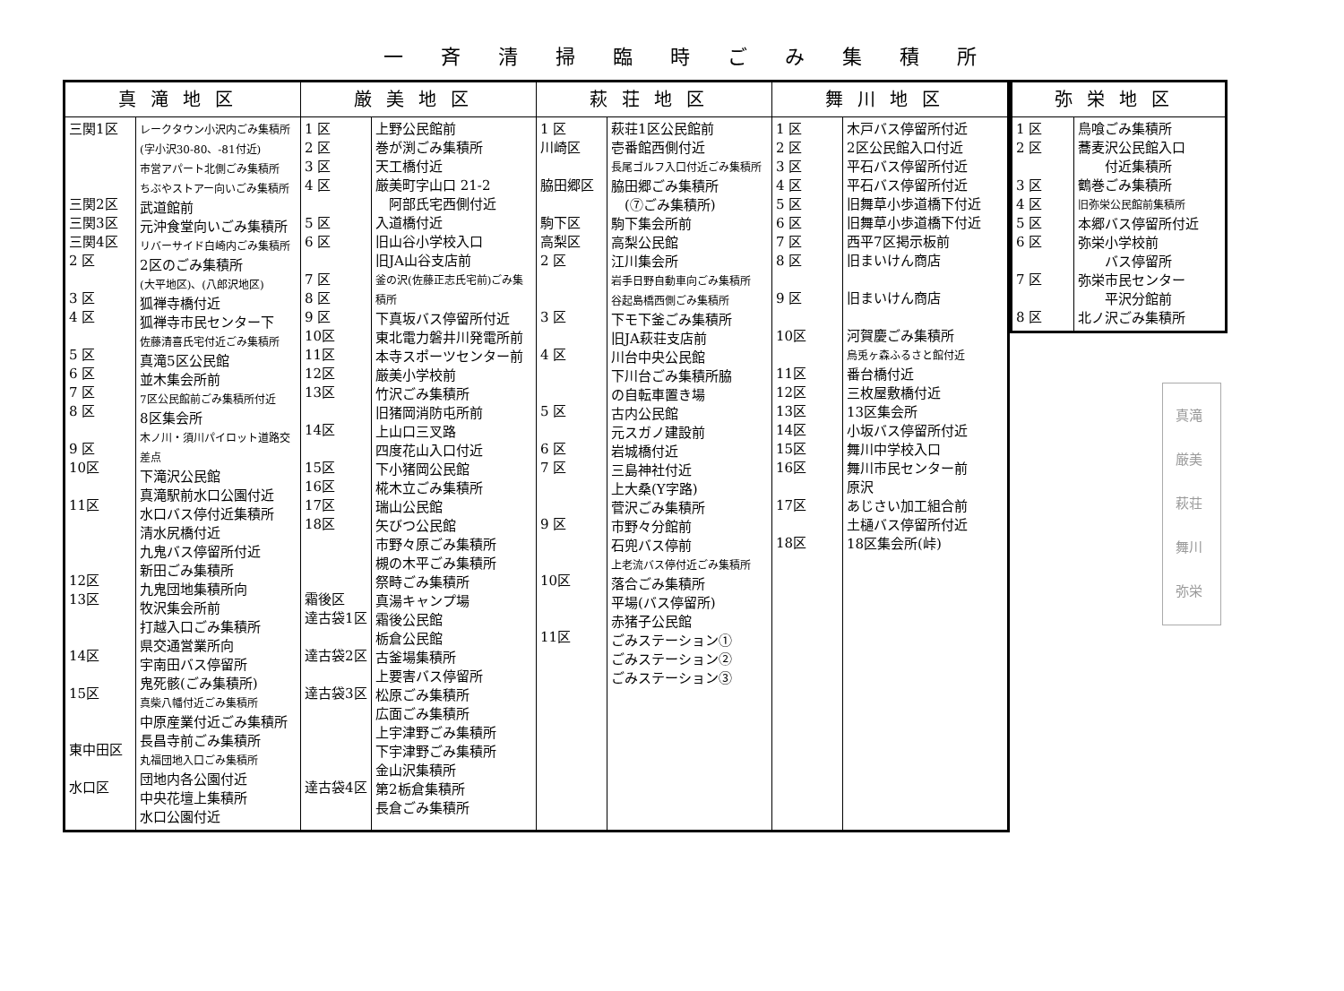一斉清掃臨時ごみ集積所
| 真滝地区 | | 厳美地区 | | 萩荘地区 | | 舞川地区 | |
| --- | --- | --- | --- | --- | --- | --- | --- |
| 三関1区 三関2区 三関3区 三関4区 2 区 3 区 4 区 5 区 6 区 7 区 8 区 9 区 10区 11区 12区 13区 14区 15区 東中田区 水口区 | レークタウン小沢内ごみ集積所 (字小沢30-80、-81付近) 市営アパート北側ごみ集積所 ちぶやストアー向いごみ集積所 武道館前 元沖食堂向いごみ集積所 リバーサイド白崎内ごみ集積所 2区のごみ集積所 (大平地区)、(八郎沢地区) 狐禅寺橋付近 狐禅寺市民センター下 佐藤清喜氏宅付近ごみ集積所 真滝5区公民館 並木集会所前 7区公民館前ごみ集積所付近 8区集会所 木ノ川・須川パイロット道路交差点 下滝沢公民館 真滝駅前水口公園付近 水口バス停付近集積所 清水尻橋付近 九鬼バス停留所付近 新田ごみ集積所 九鬼団地集積所向 牧沢集会所前 打越入口ごみ集積所 県交通営業所向 宇南田バス停留所 鬼死骸(ごみ集積所) 真柴八幡付近ごみ集積所 中原産業付近ごみ集積所 長昌寺前ごみ集積所 丸福団地入口ごみ集積所 団地内各公園付近 中央花壇上集積所 水口公園付近 | 1 区 2 区 3 区 4 区 5 区 6 区 7 区 8 区 9 区 10区 11区 12区 13区 14区 15区 16区 17区 18区 霜後区 達古袋1区 達古袋2区 達古袋3区 達古袋4区 | 上野公民館前 巻が渕ごみ集積所 天工橋付近 厳美町字山口 21-2 阿部氏宅西側付近 入道橋付近 旧山谷小学校入口 旧JA山谷支店前 釜の沢(佐藤正志氏宅前)ごみ集積所 下真坂バス停留所付近 東北電力磐井川発電所前 本寺スポーツセンター前 厳美小学校前 竹沢ごみ集積所 旧猪岡消防屯所前 上山口三叉路 四度花山入口付近 下小猪岡公民館 椛木立ごみ集積所 瑞山公民館 矢びつ公民館 市野々原ごみ集積所 槻の木平ごみ集積所 祭畤ごみ集積所 真湯キャンプ場 霜後公民館 栃倉公民館 古釜場集積所 上要害バス停留所 松原ごみ集積所 広面ごみ集積所 上宇津野ごみ集積所 下宇津野ごみ集積所 金山沢集積所 第2栃倉集積所 長倉ごみ集積所 | 1 区 川崎区 脇田郷区 駒下区 高梨区 2 区 3 区 4 区 5 区 6 区 7 区 9 区 10区 11区 | 萩荘1区公民館前 壱番館西側付近 長尾ゴルフ入口付近ごみ集積所 脇田郷ごみ集積所 (⑦ごみ集積所) 駒下集会所前 高梨公民館 江川集会所 岩手日野自動車向ごみ集積所 谷起島橋西側ごみ集積所 下モ下釜ごみ集積所 旧JA萩荘支店前 川台中央公民館 下川台ごみ集積所脇 の自転車置き場 古内公民館 元スガノ建設前 岩城橋付近 三島神社付近 上大桑(Y字路) 菅沢ごみ集積所 市野々分館前 石兜バス停前 上老流バス停付近ごみ集積所 落合ごみ集積所 平場(バス停留所) 赤猪子公民館 ごみステーション① ごみステーション② ごみステーション③ | 1 区 2 区 3 区 4 区 5 区 6 区 7 区 8 区 9 区 10区 11区 12区 13区 14区 15区 16区 17区 18区 | 木戸バス停留所付近 2区公民館入口付近 平石バス停留所付近 平石バス停留所付近 旧舞草小歩道橋下付近 旧舞草小歩道橋下付近 西平7区掲示板前 旧まいけん商店 旧まいけん商店 河賀慶ごみ集積所 烏兎ヶ森ふるさと館付近 番台橋付近 三枚屋敷橋付近 13区集会所 小坂バス停留所付近 舞川中学校入口 舞川市民センター前 原沢 あじさい加工組合前 土樋バス停留所付近 18区集会所(峠) |
| 弥栄地区 | |
| --- | --- |
| 1 区 2 区 3 区 4 区 5 区 6 区 7 区 8 区 | 鳥喰ごみ集積所 蕎麦沢公民館入口 付近集積所 鶴巻ごみ集積所 旧弥栄公民館前集積所 本郷バス停留所付近 弥栄小学校前 バス停留所 弥栄市民センター 平沢分館前 北ノ沢ごみ集積所 |
真滝
厳美
萩荘
舞川
弥栄